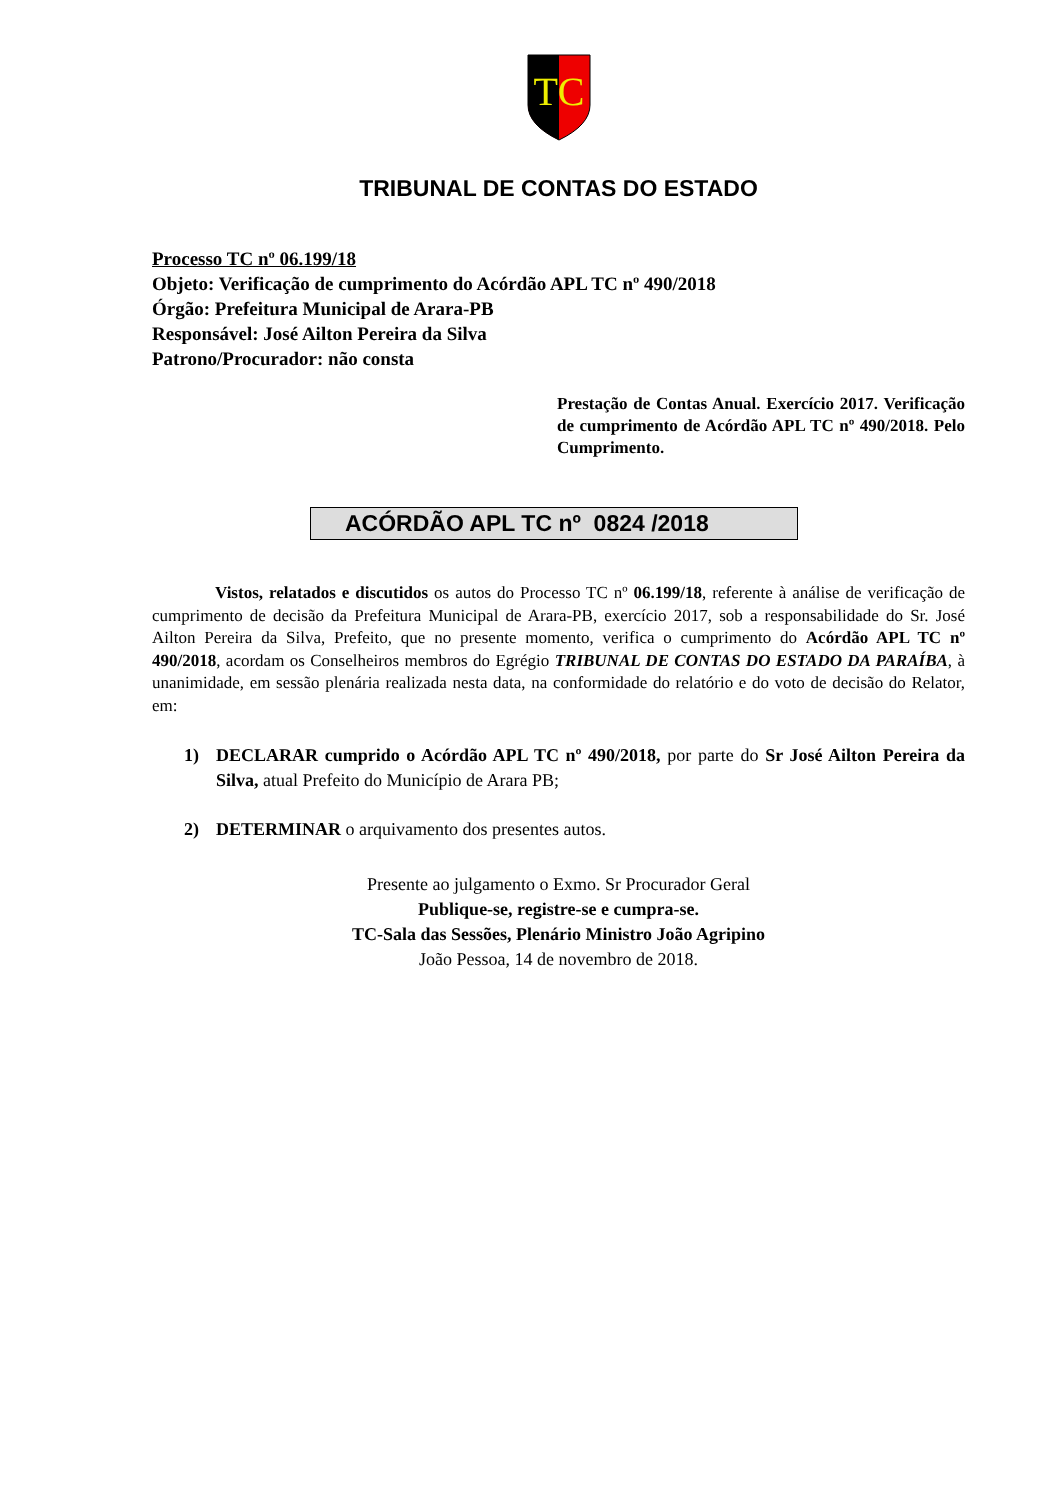TC
TRIBUNAL DE CONTAS DO ESTADO
Processo TC nº 06.199/18
Objeto: Verificação de cumprimento do Acórdão APL TC nº 490/2018
Órgão: Prefeitura Municipal de Arara-PB
Responsável: José Ailton Pereira da Silva
Patrono/Procurador: não consta
Prestação de Contas Anual. Exercício 2017. Verificação de cumprimento de Acórdão APL TC nº 490/2018. Pelo Cumprimento.
ACÓRDÃO APL TC nº 0824 /2018
Vistos, relatados e discutidos os autos do Processo TC nº 06.199/18, referente à análise de verificação de cumprimento de decisão da Prefeitura Municipal de Arara-PB, exercício 2017, sob a responsabilidade do Sr. José Ailton Pereira da Silva, Prefeito, que no presente momento, verifica o cumprimento do Acórdão APL TC nº 490/2018, acordam os Conselheiros membros do Egrégio TRIBUNAL DE CONTAS DO ESTADO DA PARAÍBA, à unanimidade, em sessão plenária realizada nesta data, na conformidade do relatório e do voto de decisão do Relator, em:
1) DECLARAR cumprido o Acórdão APL TC nº 490/2018, por parte do Sr José Ailton Pereira da Silva, atual Prefeito do Município de Arara PB;
2) DETERMINAR o arquivamento dos presentes autos.
Presente ao julgamento o Exmo. Sr Procurador Geral
Publique-se, registre-se e cumpra-se.
TC-Sala das Sessões, Plenário Ministro João Agripino
João Pessoa, 14 de novembro de 2018.